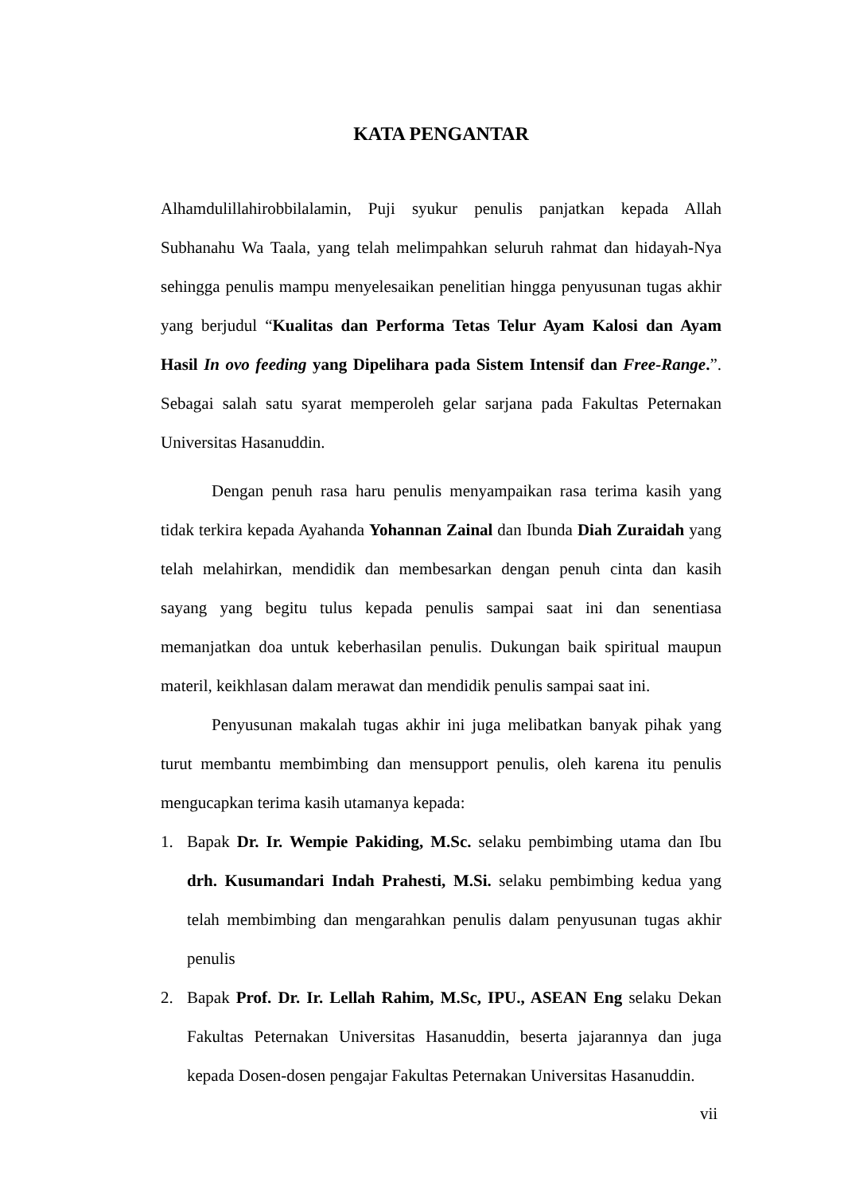KATA PENGANTAR
Alhamdulillahirobbilalamin, Puji syukur penulis panjatkan kepada Allah Subhanahu Wa Taala, yang telah melimpahkan seluruh rahmat dan hidayah-Nya sehingga penulis mampu menyelesaikan penelitian hingga penyusunan tugas akhir yang berjudul “Kualitas dan Performa Tetas Telur Ayam Kalosi dan Ayam Hasil In ovo feeding yang Dipelihara pada Sistem Intensif dan Free-Range.”. Sebagai salah satu syarat memperoleh gelar sarjana pada Fakultas Peternakan Universitas Hasanuddin.
Dengan penuh rasa haru penulis menyampaikan rasa terima kasih yang tidak terkira kepada Ayahanda Yohannan Zainal dan Ibunda Diah Zuraidah yang telah melahirkan, mendidik dan membesarkan dengan penuh cinta dan kasih sayang yang begitu tulus kepada penulis sampai saat ini dan senentiasa memanjatkan doa untuk keberhasilan penulis. Dukungan baik spiritual maupun materil, keikhlasan dalam merawat dan mendidik penulis sampai saat ini.
Penyusunan makalah tugas akhir ini juga melibatkan banyak pihak yang turut membantu membimbing dan mensupport penulis, oleh karena itu penulis mengucapkan terima kasih utamanya kepada:
1. Bapak Dr. Ir. Wempie Pakiding, M.Sc. selaku pembimbing utama dan Ibu drh. Kusumandari Indah Prahesti, M.Si. selaku pembimbing kedua yang telah membimbing dan mengarahkan penulis dalam penyusunan tugas akhir penulis
2. Bapak Prof. Dr. Ir. Lellah Rahim, M.Sc, IPU., ASEAN Eng selaku Dekan Fakultas Peternakan Universitas Hasanuddin, beserta jajarannya dan juga kepada Dosen-dosen pengajar Fakultas Peternakan Universitas Hasanuddin.
vii